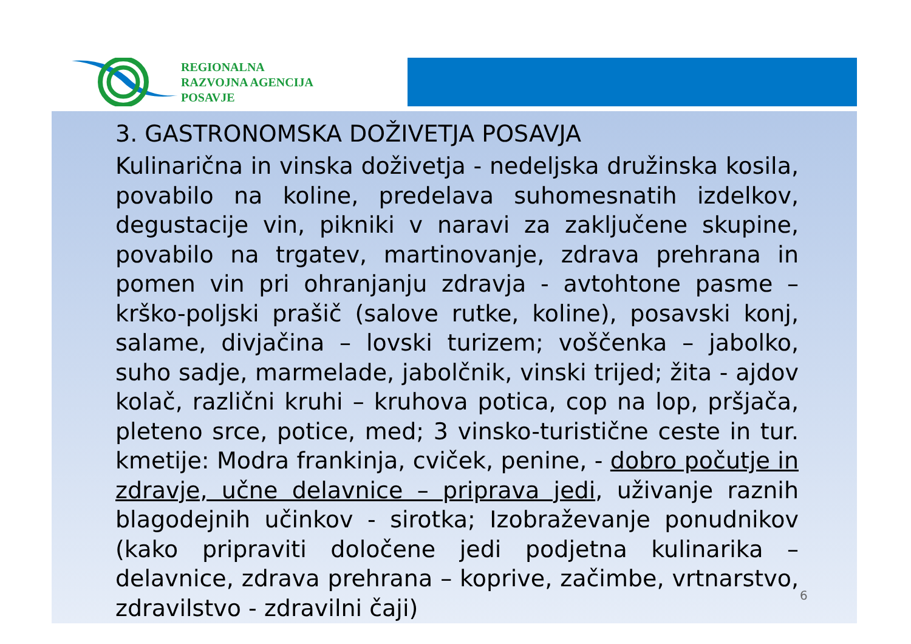REGIONALNA
RAZVOJNA AGENCIJA
POSAVJE
3. GASTRONOMSKA DOŽIVETJA POSAVJA
Kulinarična in vinska doživetja - nedeljska družinska kosila, povabilo na koline, predelava suhomesnatih izdelkov, degustacije vin, pikniki v naravi za zaključene skupine, povabilo na trgatev, martinovanje, zdrava prehrana in pomen vin pri ohranjanju zdravja - avtohtone pasme – krško-poljski prašič (salove rutke, koline), posavski konj, salame, divjačina – lovski turizem; voščenka – jabolko, suho sadje, marmelade, jabolčnik, vinski trijed; žita - ajdov kolač, različni kruhi – kruhova potica, cop na lop, pršjača, pleteno srce, potice, med; 3 vinsko-turistične ceste in tur. kmetije: Modra frankinja, cviček, penine, - dobro počutje in zdravje, učne delavnice – priprava jedi, uživanje raznih blagodejnih učinkov - sirotka; Izobraževanje ponudnikov (kako pripraviti določene jedi podjetna kulinarika – delavnice, zdrava prehrana – koprive, začimbe, vrtnarstvo, zdravilstvo - zdravilni čaji)
6